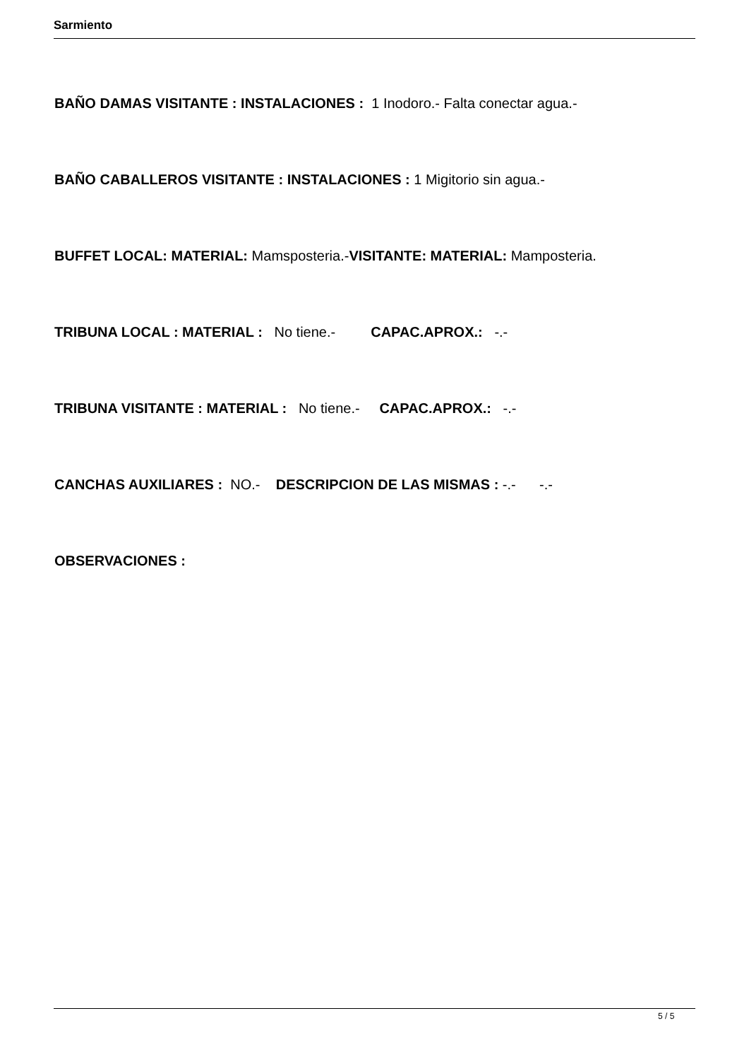Sarmiento
BAÑO DAMAS VISITANTE : INSTALACIONES : 1 Inodoro.- Falta conectar agua.-
BAÑO CABALLEROS VISITANTE : INSTALACIONES : 1 Migitorio sin agua.-
BUFFET LOCAL: MATERIAL: Mamsposteria.-VISITANTE: MATERIAL: Mamposteria.
TRIBUNA LOCAL : MATERIAL : No tiene.- CAPAC.APROX.: -.-
TRIBUNA VISITANTE : MATERIAL : No tiene.- CAPAC.APROX.: -.-
CANCHAS AUXILIARES : NO.- DESCRIPCION DE LAS MISMAS : -.- -.-
OBSERVACIONES :
5 / 5